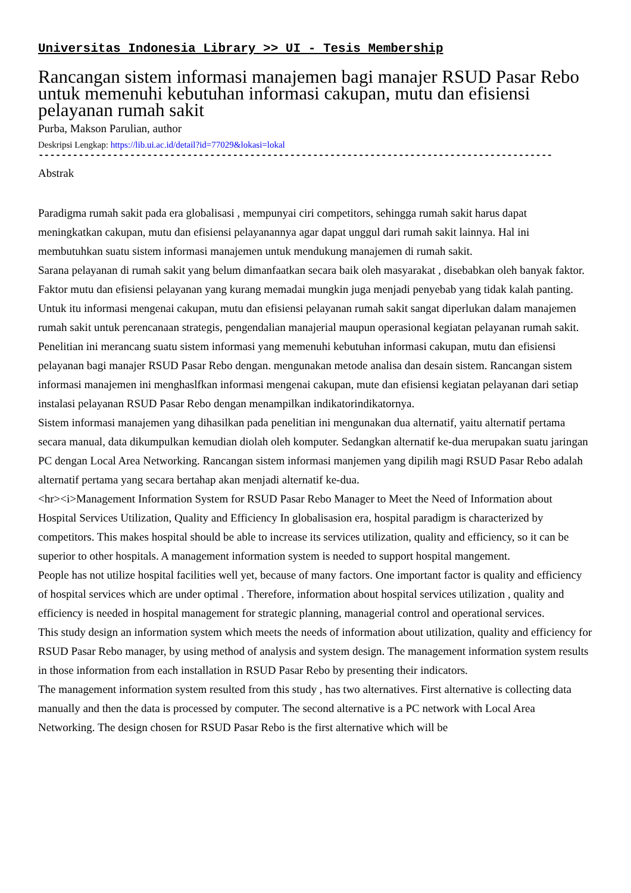Universitas Indonesia Library >> UI - Tesis Membership
Rancangan sistem informasi manajemen bagi manajer RSUD Pasar Rebo untuk memenuhi kebutuhan informasi cakupan, mutu dan efisiensi pelayanan rumah sakit
Purba, Makson Parulian, author
Deskripsi Lengkap: https://lib.ui.ac.id/detail?id=77029&lokasi=lokal
------------------------------------------------------------------------------------------
Abstrak
Paradigma rumah sakit pada era globalisasi , mempunyai ciri competitors, sehingga rumah sakit harus dapat meningkatkan cakupan, mutu dan efisiensi pelayanannya agar dapat unggul dari rumah sakit lainnya. Hal ini membutuhkan suatu sistem informasi manajemen untuk mendukung manajemen di rumah sakit.
Sarana pelayanan di rumah sakit yang belum dimanfaatkan secara baik oleh masyarakat , disebabkan oleh banyak faktor. Faktor mutu dan efisiensi pelayanan yang kurang memadai mungkin juga menjadi penyebab yang tidak kalah panting. Untuk itu informasi mengenai cakupan, mutu dan efisiensi pelayanan rumah sakit sangat diperlukan dalam manajemen rumah sakit untuk perencanaan strategis, pengendalian manajerial maupun operasional kegiatan pelayanan rumah sakit.
Penelitian ini merancang suatu sistem informasi yang memenuhi kebutuhan informasi cakupan, mutu dan efisiensi pelayanan bagi manajer RSUD Pasar Rebo dengan. mengunakan metode analisa dan desain sistem. Rancangan sistem informasi manajemen ini menghaslfkan informasi mengenai cakupan, mute dan efisiensi kegiatan pelayanan dari setiap instalasi pelayanan RSUD Pasar Rebo dengan menampilkan indikatorindikatornya.
Sistem informasi manajemen yang dihasilkan pada penelitian ini mengunakan dua alternatif, yaitu alternatif pertama secara manual, data dikumpulkan kemudian diolah oleh komputer. Sedangkan alternatif ke-dua merupakan suatu jaringan PC dengan Local Area Networking. Rancangan sistem informasi manjemen yang dipilih magi RSUD Pasar Rebo adalah alternatif pertama yang secara bertahap akan menjadi alternatif ke-dua.
<hr><i>Management Information System for RSUD Pasar Rebo Manager to Meet the Need of Information about Hospital Services Utilization, Quality and Efficiency In globalisasion era, hospital paradigm is characterized by competitors. This makes hospital should be able to increase its services utilization, quality and efficiency, so it can be superior to other hospitals. A management information system is needed to support hospital mangement.
People has not utilize hospital facilities well yet, because of many factors. One important factor is quality and efficiency of hospital services which are under optimal . Therefore, information about hospital services utilization , quality and efficiency is needed in hospital management for strategic planning, managerial control and operational services.
This study design an information system which meets the needs of information about utilization, quality and efficiency for RSUD Pasar Rebo manager, by using method of analysis and system design. The management information system results in those information from each installation in RSUD Pasar Rebo by presenting their indicators.
The management information system resulted from this study , has two alternatives. First alternative is collecting data manually and then the data is processed by computer. The second alternative is a PC network with Local Area Networking. The design chosen for RSUD Pasar Rebo is the first alternative which will be